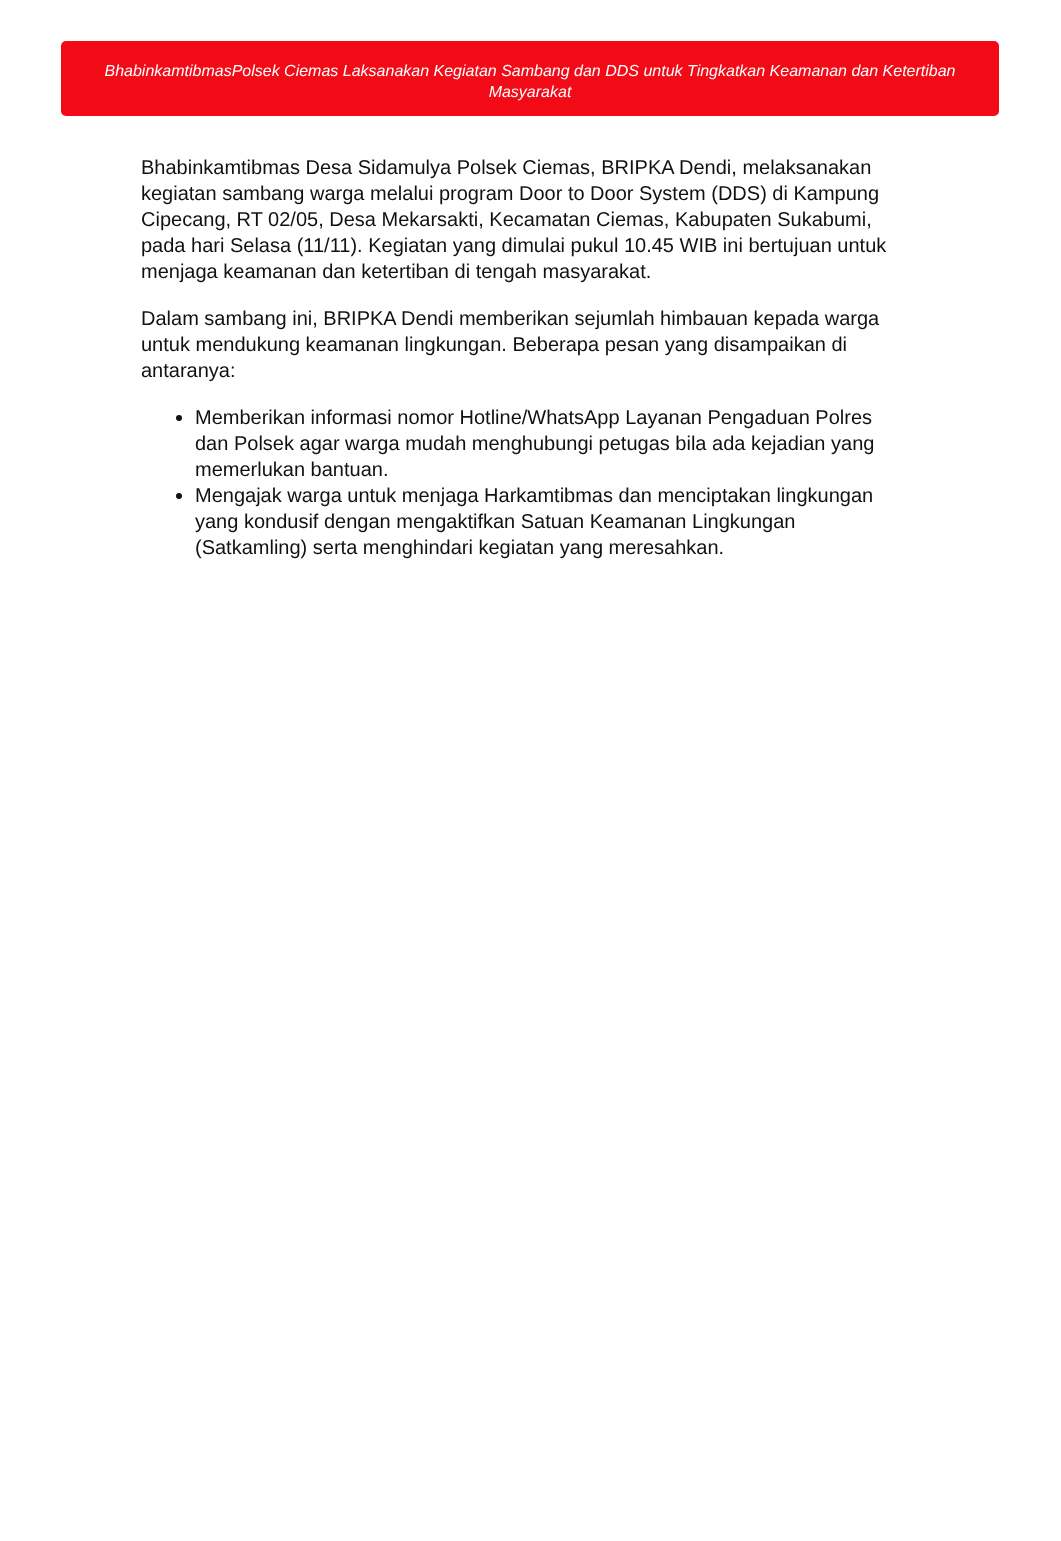BhabinkamtibmasPolsek Ciemas Laksanakan Kegiatan Sambang dan DDS untuk Tingkatkan Keamanan dan Ketertiban Masyarakat
Bhabinkamtibmas Desa Sidamulya Polsek Ciemas, BRIPKA Dendi, melaksanakan kegiatan sambang warga melalui program Door to Door System (DDS) di Kampung Cipecang, RT 02/05, Desa Mekarsakti, Kecamatan Ciemas, Kabupaten Sukabumi, pada hari Selasa (11/11). Kegiatan yang dimulai pukul 10.45 WIB ini bertujuan untuk menjaga keamanan dan ketertiban di tengah masyarakat.
Dalam sambang ini, BRIPKA Dendi memberikan sejumlah himbauan kepada warga untuk mendukung keamanan lingkungan. Beberapa pesan yang disampaikan di antaranya:
Memberikan informasi nomor Hotline/WhatsApp Layanan Pengaduan Polres dan Polsek agar warga mudah menghubungi petugas bila ada kejadian yang memerlukan bantuan.
Mengajak warga untuk menjaga Harkamtibmas dan menciptakan lingkungan yang kondusif dengan mengaktifkan Satuan Keamanan Lingkungan (Satkamling) serta menghindari kegiatan yang meresahkan.